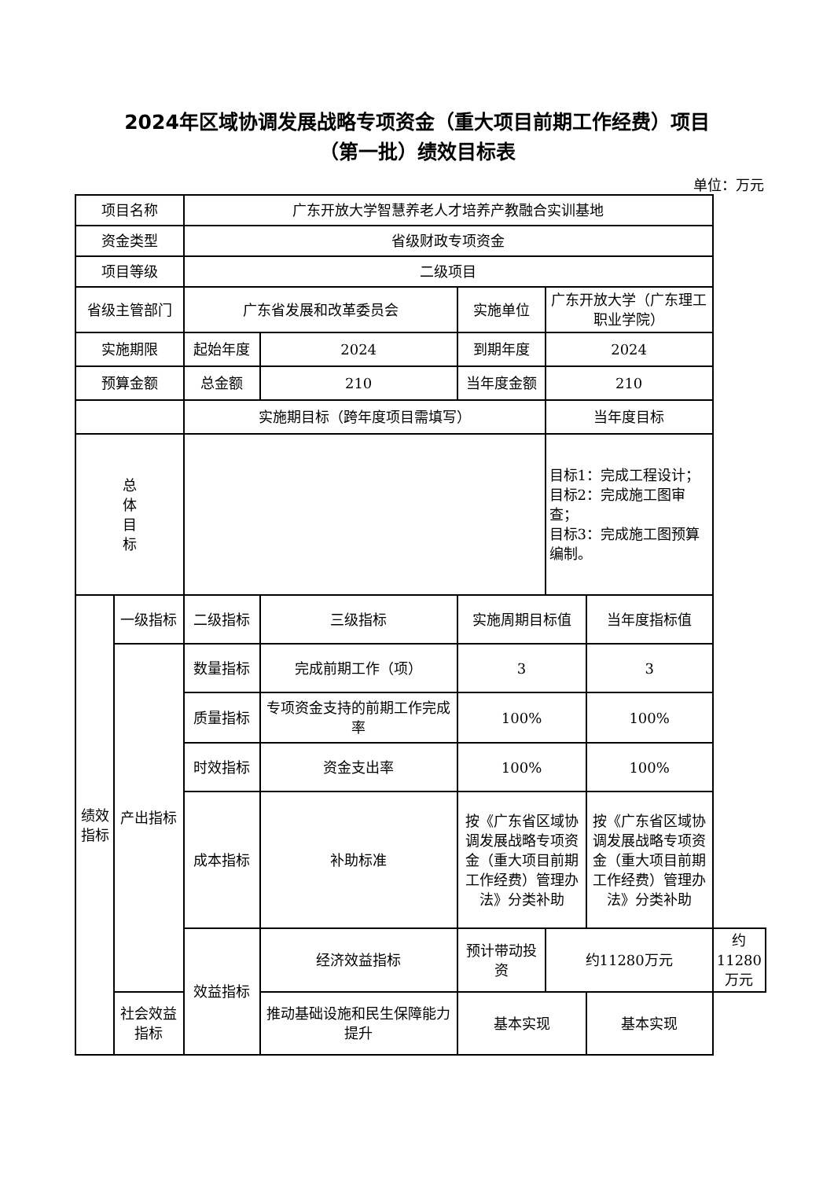2024年区域协调发展战略专项资金（重大项目前期工作经费）项目
（第一批）绩效目标表
单位：万元
| 项目名称 | | 广东开放大学智慧养老人才培养产教融合实训基地 | | | | | |
| 资金类型 | | 省级财政专项资金 | | | | | |
| 项目等级 | | 二级项目 | | | | | |
| 省级主管部门 | | 广东省发展和改革委员会 | | 实施单位 | 广东开放大学（广东理工职业学院） | | |
| 实施期限 | | 起始年度 | 2024 | 到期年度 | 2024 | | |
| 预算金额 | | 总金额 | 210 | 当年度金额 | 210 | | |
| | | 实施期目标（跨年度项目需填写） | | | 当年度目标 | | |
| 总 体 目 标 | | | | | 目标1：完成工程设计； 目标2：完成施工图审查； 目标3：完成施工图预算编制。 | | |
| 绩效 指标 | 一级指标 | 二级指标 | 三级指标 | 实施周期目标值 | | 当年度指标值 | |
| | 产出指标 | 数量指标 | 完成前期工作（项） | 3 | | 3 | |
| | | 质量指标 | 专项资金支持的前期工作完成率 | 100% | | 100% | |
| | | 时效指标 | 资金支出率 | 100% | | 100% | |
| | | 成本指标 | 补助标准 | 按《广东省区域协调发展战略专项资金（重大项目前期工作经费）管理办法》分类补助 | | 按《广东省区域协调发展战略专项资金（重大项目前期工作经费）管理办法》分类补助 | |
| | | 效益指标 | 经济效益指标 | 预计带动投资 | 约11280万元 | | 约11280万元 |
| | 社会效益指标 | | 推动基础设施和民生保障能力提升 | 基本实现 | | 基本实现 | |